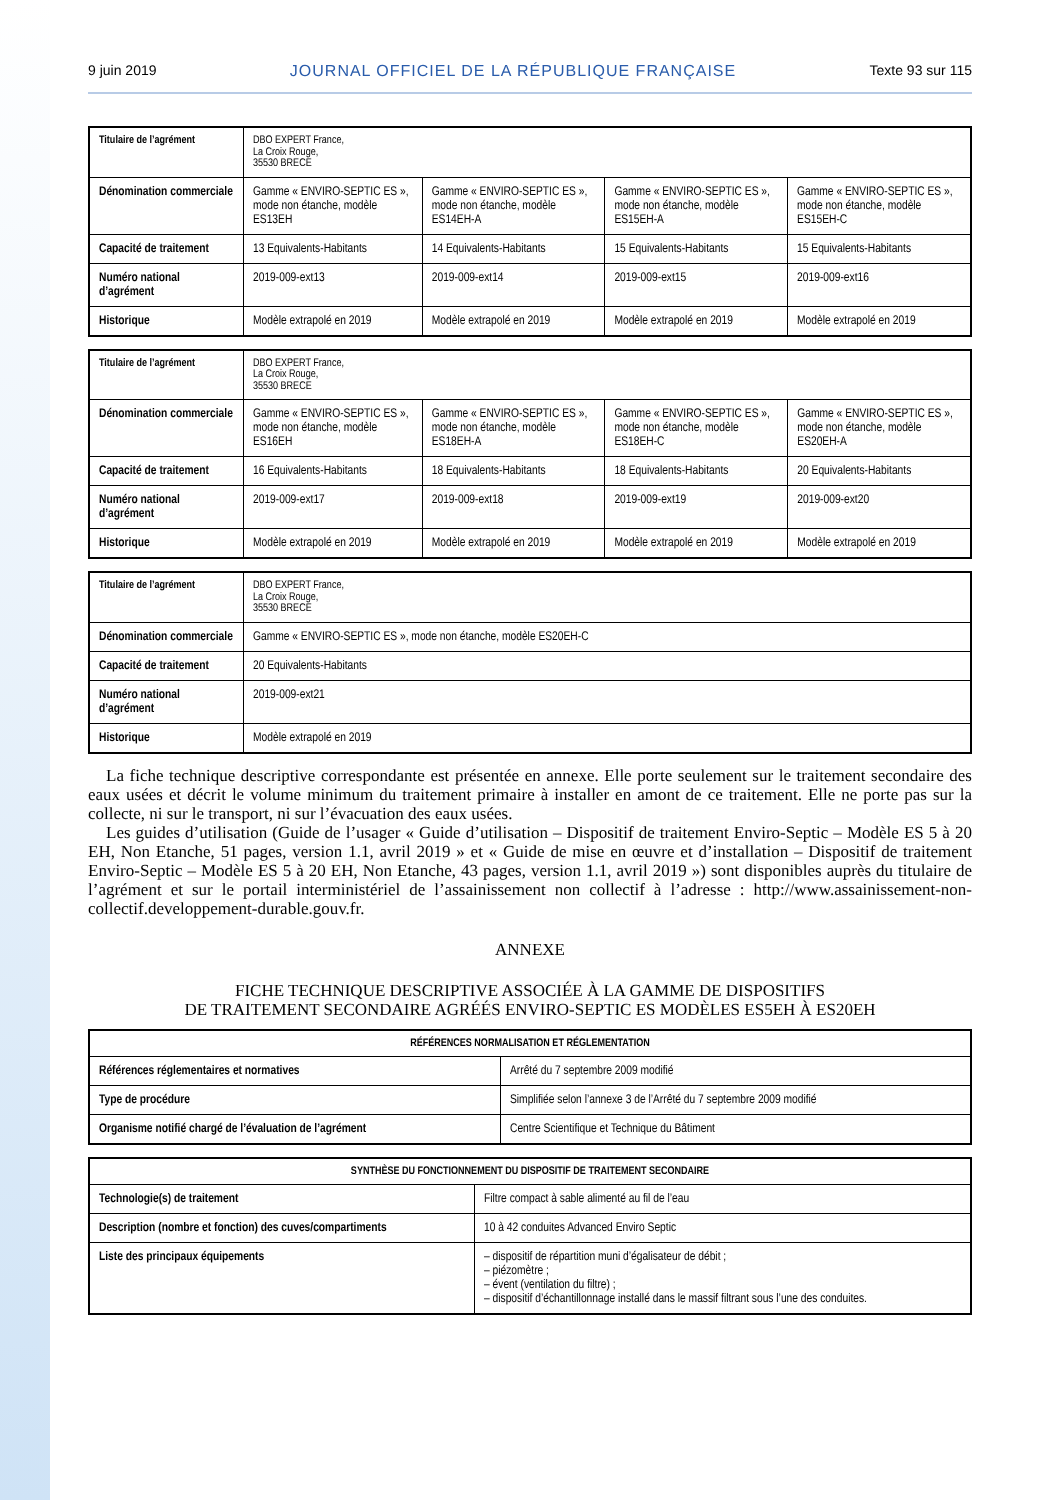9 juin 2019 JOURNAL OFFICIEL DE LA RÉPUBLIQUE FRANÇAISE Texte 93 sur 115
| Titulaire de l’agrément | DBO EXPERT France, La Croix Rouge, 35530 BRECE | | | |
| Dénomination commerciale | Gamme « ENVIRO-SEPTIC ES », mode non étanche, modèle ES13EH | Gamme « ENVIRO-SEPTIC ES », mode non étanche, modèle ES14EH-A | Gamme « ENVIRO-SEPTIC ES », mode non étanche, modèle ES15EH-A | Gamme « ENVIRO-SEPTIC ES », mode non étanche, modèle ES15EH-C |
| Capacité de traitement | 13 Equivalents-Habitants | 14 Equivalents-Habitants | 15 Equivalents-Habitants | 15 Equivalents-Habitants |
| Numéro national d’agrément | 2019-009-ext13 | 2019-009-ext14 | 2019-009-ext15 | 2019-009-ext16 |
| Historique | Modèle extrapolé en 2019 | Modèle extrapolé en 2019 | Modèle extrapolé en 2019 | Modèle extrapolé en 2019 |
| Titulaire de l’agrément | DBO EXPERT France, La Croix Rouge, 35530 BRECE | | | |
| Dénomination commerciale | Gamme « ENVIRO-SEPTIC ES », mode non étanche, modèle ES16EH | Gamme « ENVIRO-SEPTIC ES », mode non étanche, modèle ES18EH-A | Gamme « ENVIRO-SEPTIC ES », mode non étanche, modèle ES18EH-C | Gamme « ENVIRO-SEPTIC ES », mode non étanche, modèle ES20EH-A |
| Capacité de traitement | 16 Equivalents-Habitants | 18 Equivalents-Habitants | 18 Equivalents-Habitants | 20 Equivalents-Habitants |
| Numéro national d’agrément | 2019-009-ext17 | 2019-009-ext18 | 2019-009-ext19 | 2019-009-ext20 |
| Historique | Modèle extrapolé en 2019 | Modèle extrapolé en 2019 | Modèle extrapolé en 2019 | Modèle extrapolé en 2019 |
| Titulaire de l’agrément | DBO EXPERT France, La Croix Rouge, 35530 BRECE |
| Dénomination commerciale | Gamme « ENVIRO-SEPTIC ES », mode non étanche, modèle ES20EH-C |
| Capacité de traitement | 20 Equivalents-Habitants |
| Numéro national d’agrément | 2019-009-ext21 |
| Historique | Modèle extrapolé en 2019 |
La fiche technique descriptive correspondante est présentée en annexe. Elle porte seulement sur le traitement secondaire des eaux usées et décrit le volume minimum du traitement primaire à installer en amont de ce traitement. Elle ne porte pas sur la collecte, ni sur le transport, ni sur l’évacuation des eaux usées.
Les guides d’utilisation (Guide de l’usager « Guide d’utilisation – Dispositif de traitement Enviro-Septic – Modèle ES 5 à 20 EH, Non Etanche, 51 pages, version 1.1, avril 2019 » et « Guide de mise en œuvre et d’installation – Dispositif de traitement Enviro-Septic – Modèle ES 5 à 20 EH, Non Etanche, 43 pages, version 1.1, avril 2019 ») sont disponibles auprès du titulaire de l’agrément et sur le portail interministériel de l’assainissement non collectif à l’adresse : http://www.assainissement-non-collectif.developpement-durable.gouv.fr.
ANNEXE
FICHE TECHNIQUE DESCRIPTIVE ASSOCIÉE À LA GAMME DE DISPOSITIFS
DE TRAITEMENT SECONDAIRE AGRÉÉS ENVIRO-SEPTIC ES MODÈLES ES5EH À ES20EH
| RÉFÉRENCES NORMALISATION ET RÉGLEMENTATION | |
| --- | --- |
| Références réglementaires et normatives | Arrêté du 7 septembre 2009 modifié |
| Type de procédure | Simplifiée selon l’annexe 3 de l’Arrêté du 7 septembre 2009 modifié |
| Organisme notifié chargé de l’évaluation de l’agrément | Centre Scientifique et Technique du Bâtiment |
| SYNTHÈSE DU FONCTIONNEMENT DU DISPOSITIF DE TRAITEMENT SECONDAIRE | |
| --- | --- |
| Technologie(s) de traitement | Filtre compact à sable alimenté au fil de l’eau |
| Description (nombre et fonction) des cuves/compartiments | 10 à 42 conduites Advanced Enviro Septic |
| Liste des principaux équipements | – dispositif de répartition muni d’égalisateur de débit ; – piézomètre ; – évent (ventilation du filtre) ; – dispositif d’échantillonnage installé dans le massif filtrant sous l’une des conduites. |